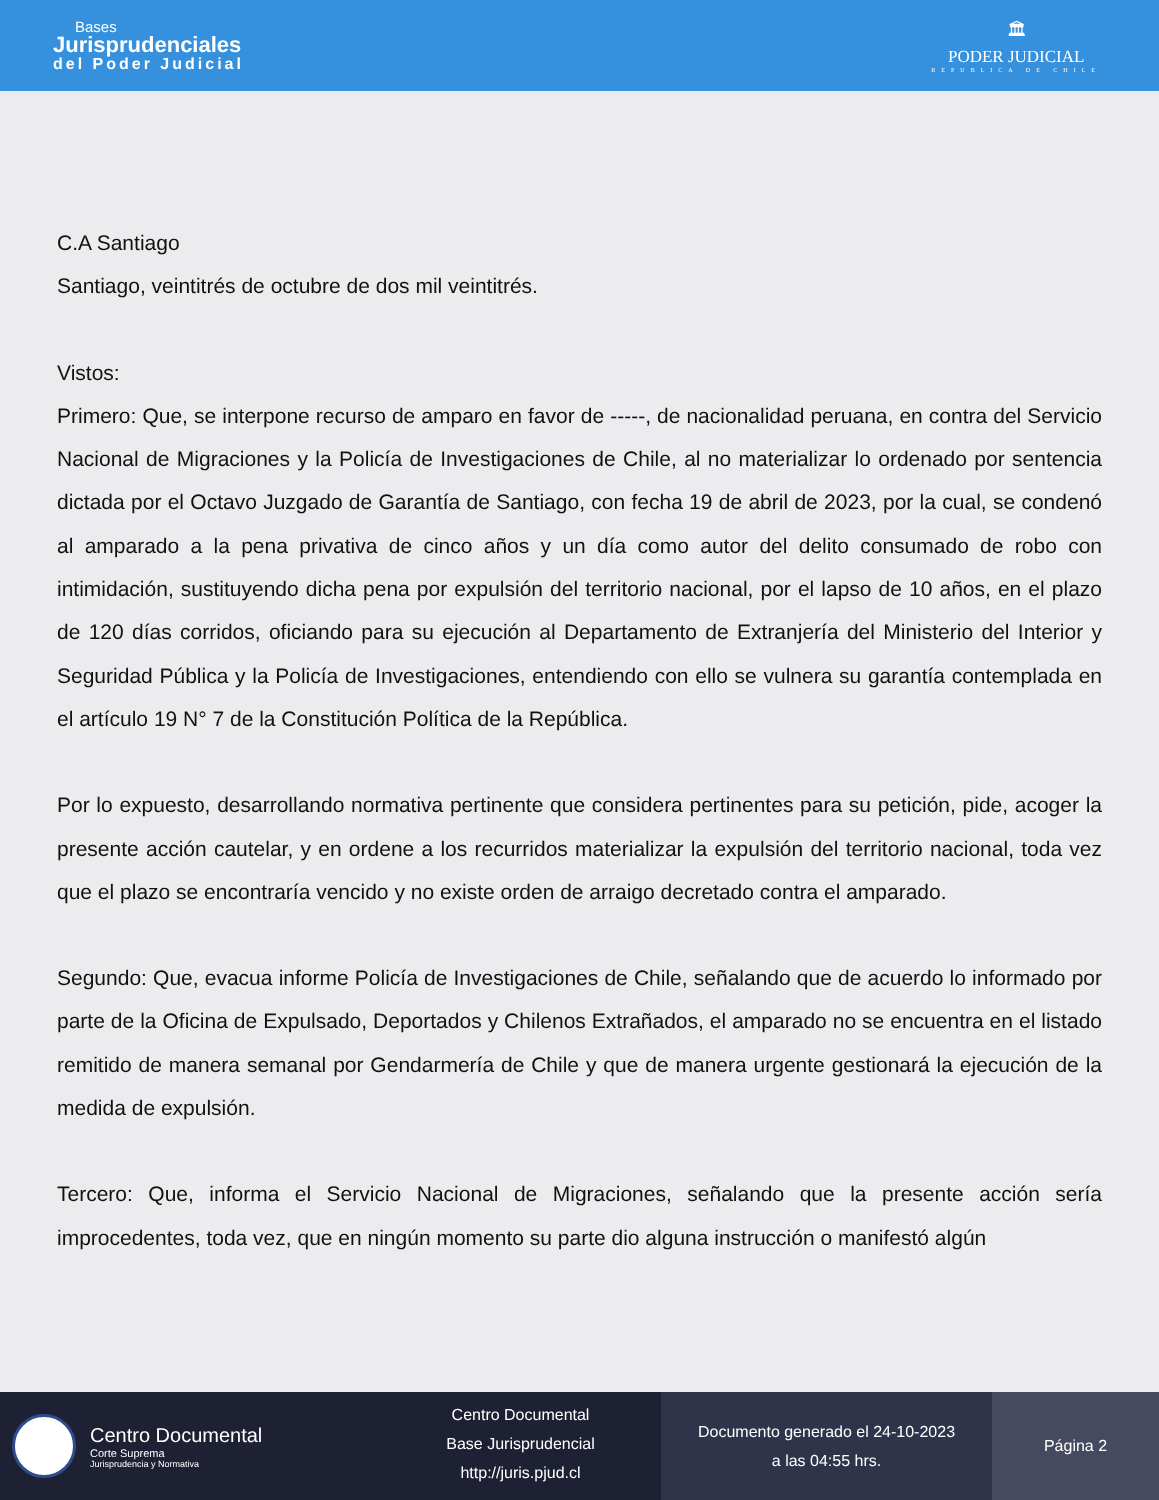Bases
Jurisprudenciales
del Poder Judicial
🏛
PODER JUDICIAL
REPUBLICA DE CHILE
C.A Santiago
Santiago, veintitrés de octubre de dos mil veintitrés.
Vistos:
Primero: Que, se interpone recurso de amparo en favor de -----, de nacionalidad peruana, en contra del Servicio Nacional de Migraciones y la Policía de Investigaciones de Chile, al no materializar lo ordenado por sentencia dictada por el Octavo Juzgado de Garantía de Santiago, con fecha 19 de abril de 2023, por la cual, se condenó al amparado a la pena privativa de cinco años y un día como autor del delito consumado de robo con intimidación, sustituyendo dicha pena por expulsión del territorio nacional, por el lapso de 10 años, en el plazo de 120 días corridos, oficiando para su ejecución al Departamento de Extranjería del Ministerio del Interior y Seguridad Pública y la Policía de Investigaciones, entendiendo con ello se vulnera su garantía contemplada en el artículo 19 N° 7 de la Constitución Política de la República.
Por lo expuesto, desarrollando normativa pertinente que considera pertinentes para su petición, pide, acoger la presente acción cautelar, y en ordene a los recurridos materializar la expulsión del territorio nacional, toda vez que el plazo se encontraría vencido y no existe orden de arraigo decretado contra el amparado.
Segundo: Que, evacua informe Policía de Investigaciones de Chile, señalando que de acuerdo lo informado por parte de la Oficina de Expulsado, Deportados y Chilenos Extrañados, el amparado no se encuentra en el listado remitido de manera semanal por Gendarmería de Chile y que de manera urgente gestionará la ejecución de la medida de expulsión.
Tercero: Que, informa el Servicio Nacional de Migraciones, señalando que la presente acción sería improcedentes, toda vez, que en ningún momento su parte dio alguna instrucción o manifestó algún
Centro Documental
Corte Suprema
Jurisprudencia y Normativa
Centro Documental
Base Jurisprudencial
http://juris.pjud.cl
Documento generado el 24-10-2023
a las 04:55 hrs.
Página 2